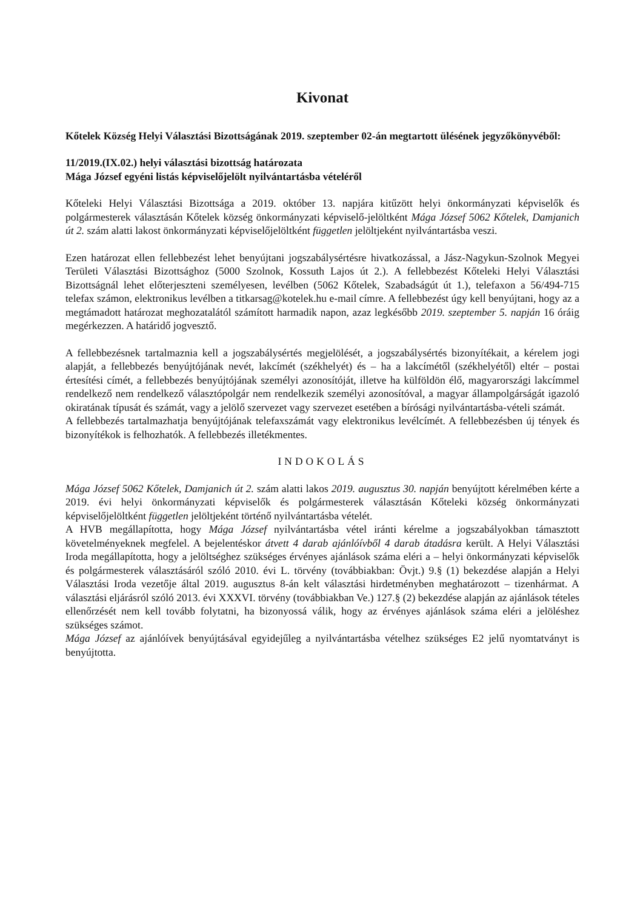Kivonat
Kőtelek Község Helyi Választási Bizottságának 2019. szeptember 02-án megtartott ülésének jegyzőkönyvéből:
11/2019.(IX.02.) helyi választási bizottság határozata
Mága József egyéni listás képviselőjelölt nyilvántartásba vételéről
Kőteleki Helyi Választási Bizottsága a 2019. október 13. napjára kitűzött helyi önkormányzati képviselők és polgármesterek választásán Kőtelek község önkormányzati képviselő-jelöltként Mága József 5062 Kőtelek, Damjanich út 2. szám alatti lakost önkormányzati képviselőjelöltként független jelöltjeként nyilvántartásba veszi.
Ezen határozat ellen fellebbezést lehet benyújtani jogszabálysértésre hivatkozással, a Jász-Nagykun-Szolnok Megyei Területi Választási Bizottsághoz (5000 Szolnok, Kossuth Lajos út 2.). A fellebbezést Kőteleki Helyi Választási Bizottságnál lehet előterjeszteni személyesen, levélben (5062 Kőtelek, Szabadságút út 1.), telefaxon a 56/494-715 telefax számon, elektronikus levélben a titkarsag@kotelek.hu e-mail címre. A fellebbezést úgy kell benyújtani, hogy az a megtámadott határozat meghozatalától számított harmadik napon, azaz legkésőbb 2019. szeptember 5. napján 16 óráig megérkezzen. A határidő jogvesztő.
A fellebbezésnek tartalmaznia kell a jogszabálysértés megjelölését, a jogszabálysértés bizonyítékait, a kérelem jogi alapját, a fellebbezés benyújtójának nevét, lakcímét (székhelyét) és – ha a lakcímétől (székhelyétől) eltér – postai értesítési címét, a fellebbezés benyújtójának személyi azonosítóját, illetve ha külföldön élő, magyarországi lakcímmel rendelkező nem rendelkező választópolgár nem rendelkezik személyi azonosítóval, a magyar állampolgárságát igazoló okiratának típusát és számát, vagy a jelölő szervezet vagy szervezet esetében a bírósági nyilvántartásba-vételi számát.
A fellebbezés tartalmazhatja benyújtójának telefaxszámát vagy elektronikus levélcímét. A fellebbezésben új tények és bizonyítékok is felhozhatók. A fellebbezés illetékmentes.
INDOKOLÁS
Mága József 5062 Kőtelek, Damjanich út 2. szám alatti lakos 2019. augusztus 30. napján benyújtott kérelmében kérte a 2019. évi helyi önkormányzati képviselők és polgármesterek választásán Kőteleki község önkormányzati képviselőjelöltként független jelöltjeként történő nyilvántartásba vételét.
A HVB megállapította, hogy Mága József nyilvántartásba vétel iránti kérelme a jogszabályokban támasztott követelményeknek megfelel. A bejelentéskor átvett 4 darab ajánlóívből 4 darab átadásra került. A Helyi Választási Iroda megállapította, hogy a jelöltséghez szükséges érvényes ajánlások száma eléri a – helyi önkormányzati képviselők és polgármesterek választásáról szóló 2010. évi L. törvény (továbbiakban: Övjt.) 9.§ (1) bekezdése alapján a Helyi Választási Iroda vezetője által 2019. augusztus 8-án kelt választási hirdetményben meghatározott – tizenhármat. A választási eljárásról szóló 2013. évi XXXVI. törvény (továbbiakban Ve.) 127.§ (2) bekezdése alapján az ajánlások tételes ellenőrzését nem kell tovább folytatni, ha bizonyossá válik, hogy az érvényes ajánlások száma eléri a jelöléshez szükséges számot.
Mága József az ajánlóívek benyújtásával egyidejűleg a nyilvántartásba vételhez szükséges E2 jelű nyomtatványt is benyújtotta.